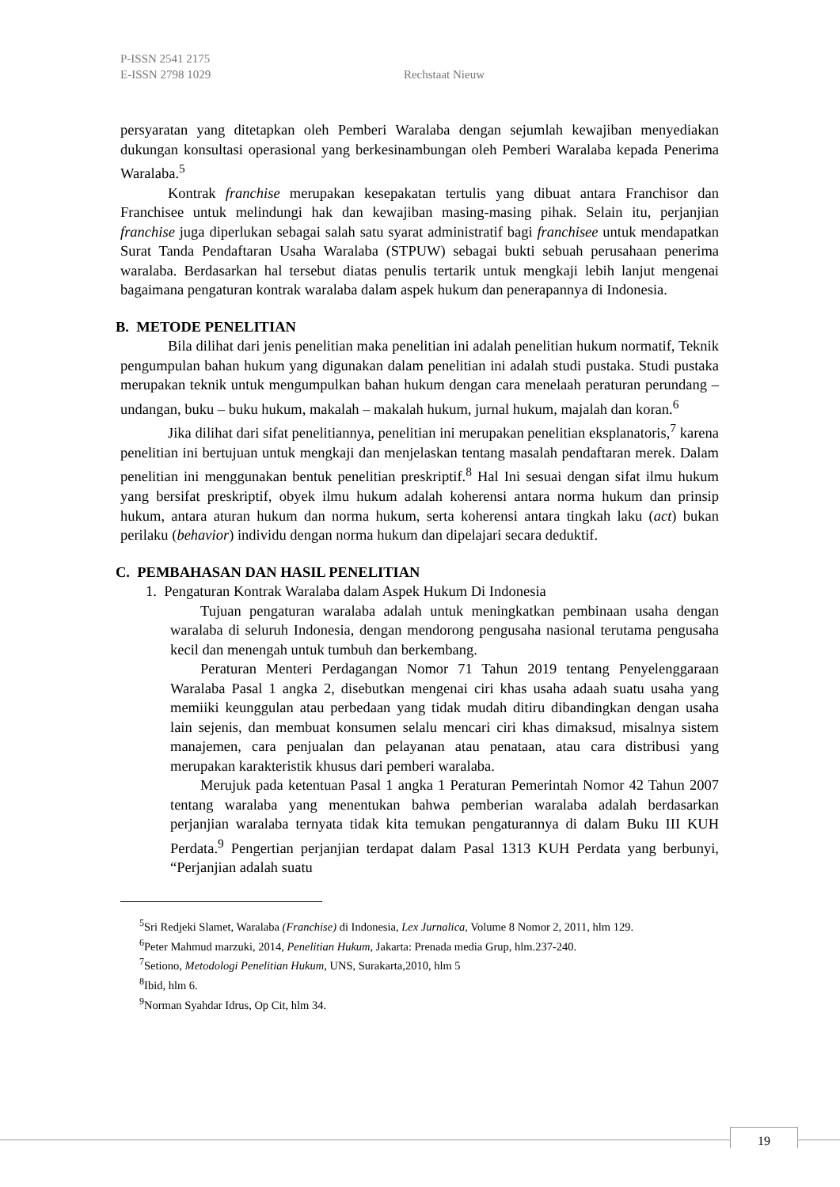P-ISSN 2541 2175
E-ISSN 2798 1029 Rechstaat Nieuw
persyaratan yang ditetapkan oleh Pemberi Waralaba dengan sejumlah kewajiban menyediakan dukungan konsultasi operasional yang berkesinambungan oleh Pemberi Waralaba kepada Penerima Waralaba.<sup>5</sup>
Kontrak franchise merupakan kesepakatan tertulis yang dibuat antara Franchisor dan Franchisee untuk melindungi hak dan kewajiban masing-masing pihak. Selain itu, perjanjian franchise juga diperlukan sebagai salah satu syarat administratif bagi franchisee untuk mendapatkan Surat Tanda Pendaftaran Usaha Waralaba (STPUW) sebagai bukti sebuah perusahaan penerima waralaba. Berdasarkan hal tersebut diatas penulis tertarik untuk mengkaji lebih lanjut mengenai bagaimana pengaturan kontrak waralaba dalam aspek hukum dan penerapannya di Indonesia.
B. METODE PENELITIAN
Bila dilihat dari jenis penelitian maka penelitian ini adalah penelitian hukum normatif, Teknik pengumpulan bahan hukum yang digunakan dalam penelitian ini adalah studi pustaka. Studi pustaka merupakan teknik untuk mengumpulkan bahan hukum dengan cara menelaah peraturan perundang – undangan, buku – buku hukum, makalah – makalah hukum, jurnal hukum, majalah dan koran.<sup>6</sup>
Jika dilihat dari sifat penelitiannya, penelitian ini merupakan penelitian eksplanatoris,<sup>7</sup> karena penelitian ini bertujuan untuk mengkaji dan menjelaskan tentang masalah pendaftaran merek. Dalam penelitian ini menggunakan bentuk penelitian preskriptif.<sup>8</sup> Hal Ini sesuai dengan sifat ilmu hukum yang bersifat preskriptif, obyek ilmu hukum adalah koherensi antara norma hukum dan prinsip hukum, antara aturan hukum dan norma hukum, serta koherensi antara tingkah laku (act) bukan perilaku (behavior) individu dengan norma hukum dan dipelajari secara deduktif.
C. PEMBAHASAN DAN HASIL PENELITIAN
1. Pengaturan Kontrak Waralaba dalam Aspek Hukum Di Indonesia
Tujuan pengaturan waralaba adalah untuk meningkatkan pembinaan usaha dengan waralaba di seluruh Indonesia, dengan mendorong pengusaha nasional terutama pengusaha kecil dan menengah untuk tumbuh dan berkembang.
Peraturan Menteri Perdagangan Nomor 71 Tahun 2019 tentang Penyelenggaraan Waralaba Pasal 1 angka 2, disebutkan mengenai ciri khas usaha adaah suatu usaha yang memiiki keunggulan atau perbedaan yang tidak mudah ditiru dibandingkan dengan usaha lain sejenis, dan membuat konsumen selalu mencari ciri khas dimaksud, misalnya sistem manajemen, cara penjualan dan pelayanan atau penataan, atau cara distribusi yang merupakan karakteristik khusus dari pemberi waralaba.
Merujuk pada ketentuan Pasal 1 angka 1 Peraturan Pemerintah Nomor 42 Tahun 2007 tentang waralaba yang menentukan bahwa pemberian waralaba adalah berdasarkan perjanjian waralaba ternyata tidak kita temukan pengaturannya di dalam Buku III KUH Perdata.<sup>9</sup> Pengertian perjanjian terdapat dalam Pasal 1313 KUH Perdata yang berbunyi, “Perjanjian adalah suatu
<sup>5</sup> Sri Redjeki Slamet, Waralaba (Franchise) di Indonesia, Lex Jurnalica, Volume 8 Nomor 2, 2011, hlm 129.
<sup>6</sup> Peter Mahmud marzuki, 2014, Penelitian Hukum, Jakarta: Prenada media Grup, hlm.237-240.
<sup>7</sup> Setiono, Metodologi Penelitian Hukum, UNS, Surakarta,2010, hlm 5
<sup>8</sup> Ibid, hlm 6.
<sup>9</sup> Norman Syahdar Idrus, Op Cit, hlm 34.
19